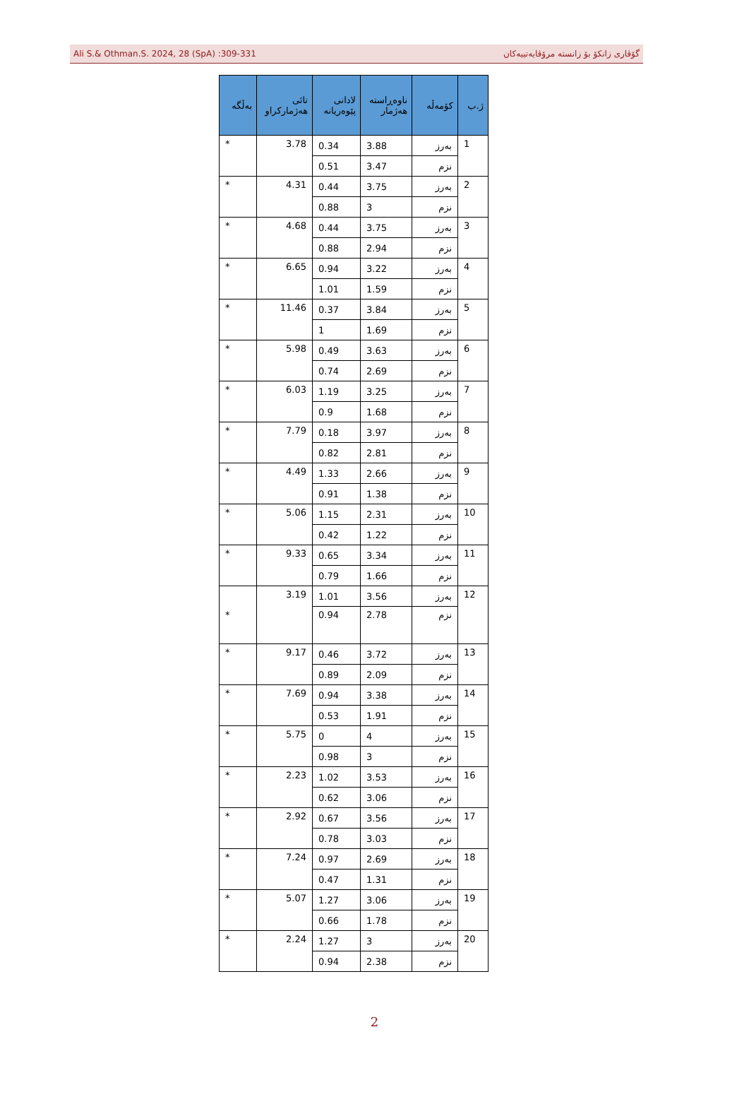Ali S.& Othman.S. 2024, 28 (SpA) :309-331 گۆڤاری زانکۆ بۆ زانسته مرۆڤایەتییەکان
| ژ.ب | کۆمەڵە | ناوەڕاستە هەژمار | لادانی پێوەریانە | تائی هەژمارکراو | بەڵگە |
| --- | --- | --- | --- | --- | --- |
| 1 | بەرز | 3.88 | 0.34 | 3.78 | * |
| | نزم | 3.47 | 0.51 | | |
| 2 | بەرز | 3.75 | 0.44 | 4.31 | * |
| | نزم | 3 | 0.88 | | |
| 3 | بەرز | 3.75 | 0.44 | 4.68 | * |
| | نزم | 2.94 | 0.88 | | |
| 4 | بەرز | 3.22 | 0.94 | 6.65 | * |
| | نزم | 1.59 | 1.01 | | |
| 5 | بەرز | 3.84 | 0.37 | 11.46 | * |
| | نزم | 1.69 | 1 | | |
| 6 | بەرز | 3.63 | 0.49 | 5.98 | * |
| | نزم | 2.69 | 0.74 | | |
| 7 | بەرز | 3.25 | 1.19 | 6.03 | * |
| | نزم | 1.68 | 0.9 | | |
| 8 | بەرز | 3.97 | 0.18 | 7.79 | * |
| | نزم | 2.81 | 0.82 | | |
| 9 | بەرز | 2.66 | 1.33 | 4.49 | * |
| | نزم | 1.38 | 0.91 | | |
| 10 | بەرز | 2.31 | 1.15 | 5.06 | * |
| | نزم | 1.22 | 0.42 | | |
| 11 | بەرز | 3.34 | 0.65 | 9.33 | * |
| | نزم | 1.66 | 0.79 | | |
| 12 | بەرز | 3.56 | 1.01 | 3.19 | * |
| | نزم | 2.78 | 0.94 | | |
| 13 | بەرز | 3.72 | 0.46 | 9.17 | * |
| | نزم | 2.09 | 0.89 | | |
| 14 | بەرز | 3.38 | 0.94 | 7.69 | * |
| | نزم | 1.91 | 0.53 | | |
| 15 | بەرز | 4 | 0 | 5.75 | * |
| | نزم | 3 | 0.98 | | |
| 16 | بەرز | 3.53 | 1.02 | 2.23 | * |
| | نزم | 3.06 | 0.62 | | |
| 17 | بەرز | 3.56 | 0.67 | 2.92 | * |
| | نزم | 3.03 | 0.78 | | |
| 18 | بەرز | 2.69 | 0.97 | 7.24 | * |
| | نزم | 1.31 | 0.47 | | |
| 19 | بەرز | 3.06 | 1.27 | 5.07 | * |
| | نزم | 1.78 | 0.66 | | |
| 20 | بەرز | 3 | 1.27 | 2.24 | * |
| | نزم | 2.38 | 0.94 | | |
2